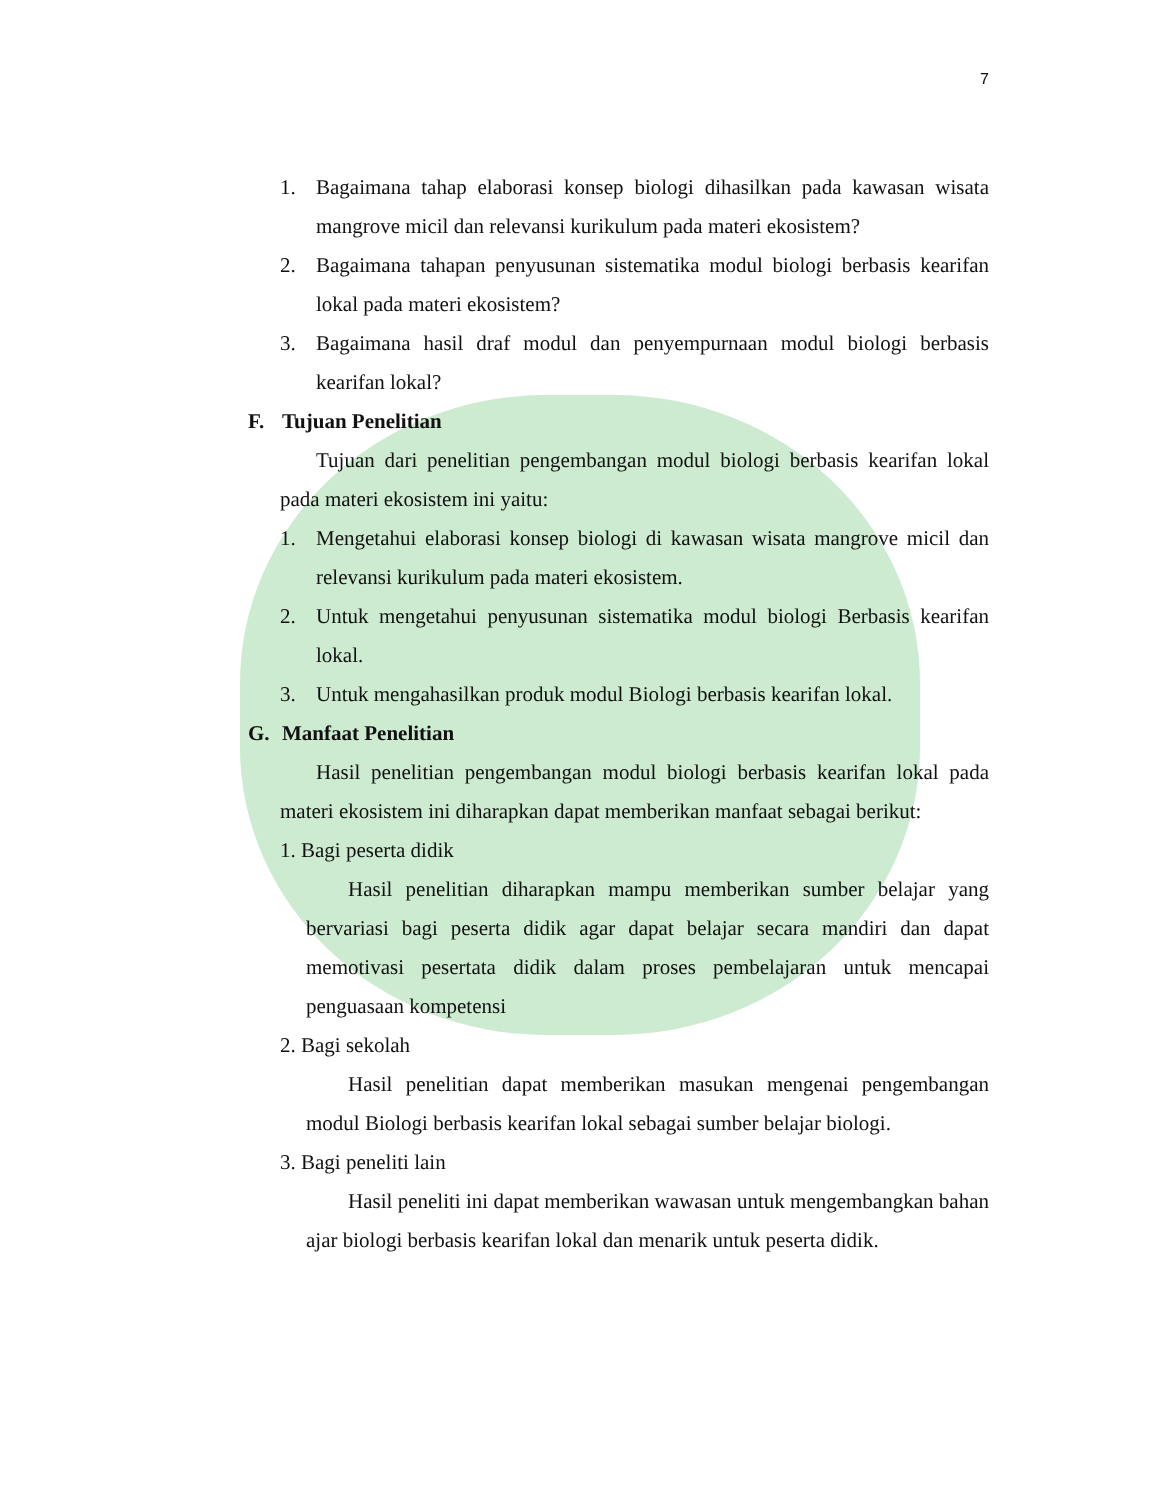7
1. Bagaimana tahap elaborasi konsep biologi dihasilkan pada kawasan wisata mangrove micil dan relevansi kurikulum pada materi ekosistem?
2. Bagaimana tahapan penyusunan sistematika modul biologi berbasis kearifan lokal pada materi ekosistem?
3. Bagaimana hasil draf modul dan penyempurnaan modul biologi berbasis kearifan lokal?
F. Tujuan Penelitian
Tujuan dari penelitian pengembangan modul biologi berbasis kearifan lokal pada materi ekosistem ini yaitu:
1. Mengetahui elaborasi konsep biologi di kawasan wisata mangrove micil dan relevansi kurikulum pada materi ekosistem.
2. Untuk mengetahui penyusunan sistematika modul biologi Berbasis kearifan lokal.
3. Untuk mengahasilkan produk modul Biologi berbasis kearifan lokal.
G. Manfaat Penelitian
Hasil penelitian pengembangan modul biologi berbasis kearifan lokal pada materi ekosistem ini diharapkan dapat memberikan manfaat sebagai berikut:
1. Bagi peserta didik
Hasil penelitian diharapkan mampu memberikan sumber belajar yang bervariasi bagi peserta didik agar dapat belajar secara mandiri dan dapat memotivasi pesertata didik dalam proses pembelajaran untuk mencapai penguasaan kompetensi
2. Bagi sekolah
Hasil penelitian dapat memberikan masukan mengenai pengembangan modul Biologi berbasis kearifan lokal sebagai sumber belajar biologi.
3. Bagi peneliti lain
Hasil peneliti ini dapat memberikan wawasan untuk mengembangkan bahan ajar biologi berbasis kearifan lokal dan menarik untuk peserta didik.